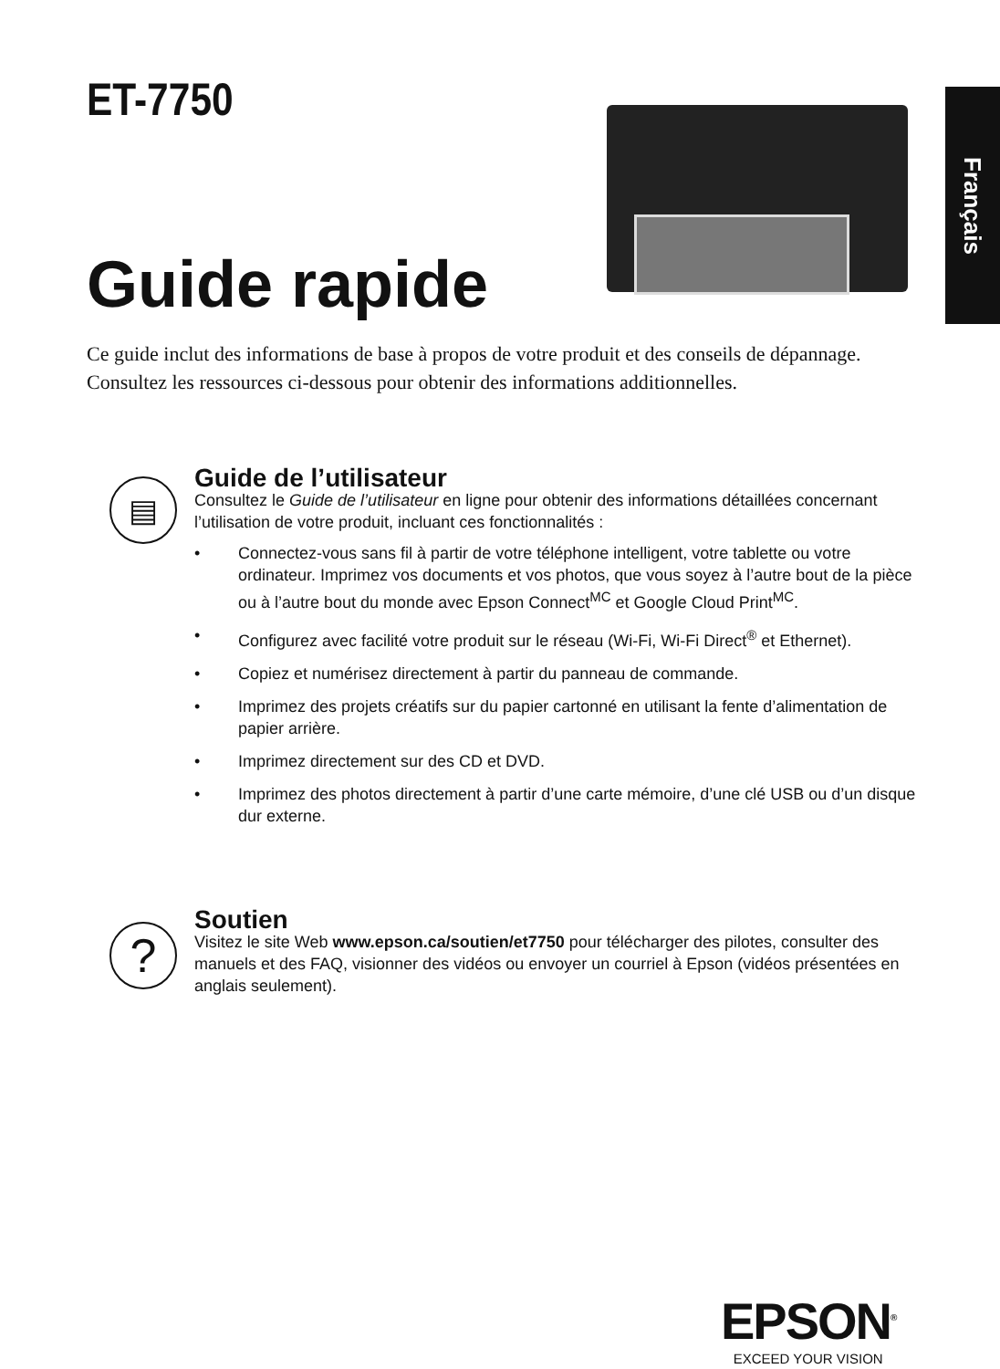Français
ET-7750
Guide rapide
Ce guide inclut des informations de base à propos de votre produit et des conseils de dépannage. Consultez les ressources ci-dessous pour obtenir des informations additionnelles.
▤
Guide de l’utilisateur
Consultez le Guide de l’utilisateur en ligne pour obtenir des informations détaillées concernant l’utilisation de votre produit, incluant ces fonctionnalités :
• Connectez-vous sans fil à partir de votre téléphone intelligent, votre tablette ou votre ordinateur. Imprimez vos documents et vos photos, que vous soyez à l’autre bout de la pièce ou à l’autre bout du monde avec Epson Connect<sup>MC</sup> et Google Cloud Print<sup>MC</sup>.
• Configurez avec facilité votre produit sur le réseau (Wi-Fi, Wi-Fi Direct<sup>®</sup> et Ethernet).
• Copiez et numérisez directement à partir du panneau de commande.
• Imprimez des projets créatifs sur du papier cartonné en utilisant la fente d’alimentation de papier arrière.
• Imprimez directement sur des CD et DVD.
• Imprimez des photos directement à partir d’une carte mémoire, d’une clé USB ou d’un disque dur externe.
?
Soutien
Visitez le site Web www.epson.ca/soutien/et7750 pour télécharger des pilotes, consulter des manuels et des FAQ, visionner des vidéos ou envoyer un courriel à Epson (vidéos présentées en anglais seulement).
EPSON<sup>®</sup>
EXCEED YOUR VISION